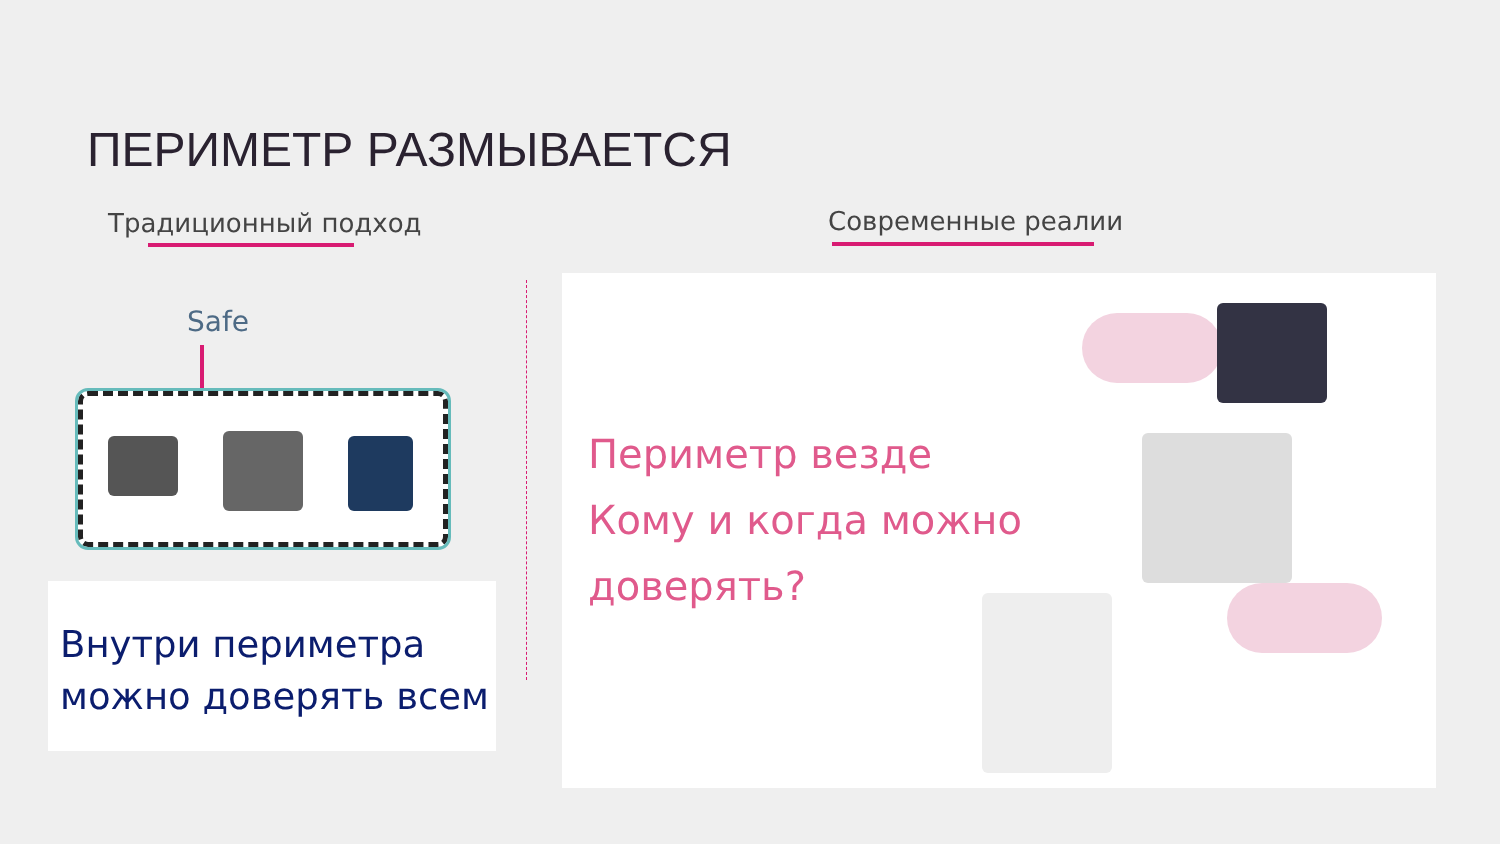ПЕРИМЕТР РАЗМЫВАЕТСЯ
Традиционный подход Современные реалии
Safe
Внутри периметра можно доверять всем
Периметр везде
Кому и когда можно доверять?